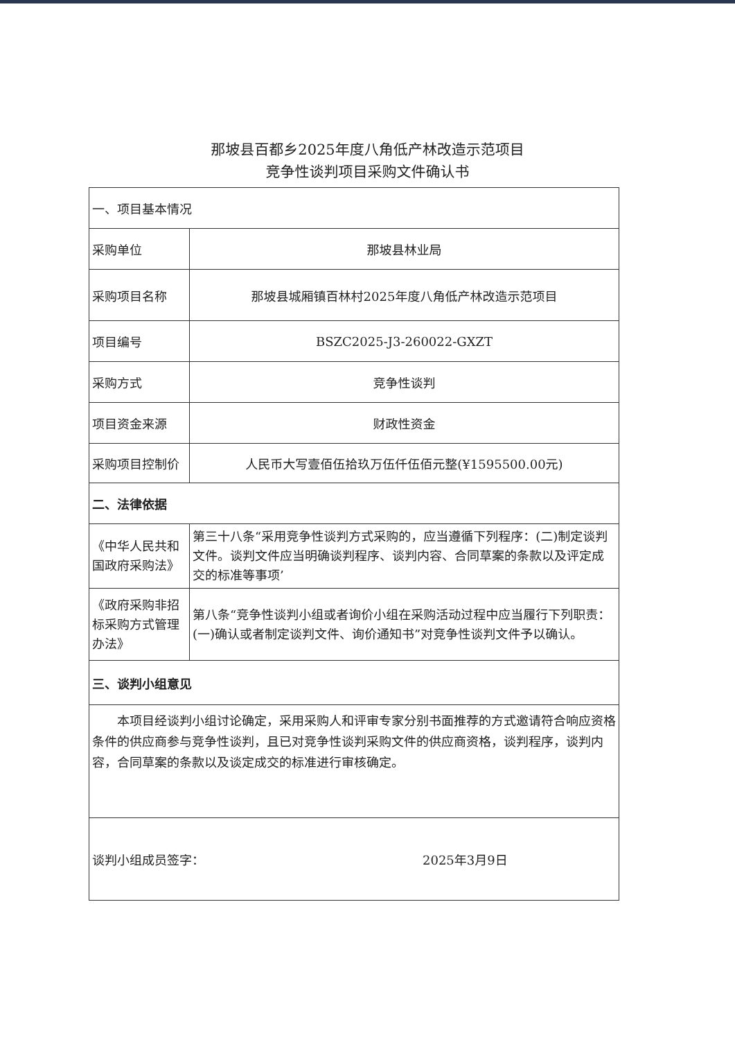那坡县百都乡2025年度八角低产林改造示范项目
竞争性谈判项目采购文件确认书
| 一、项目基本情况 | |
| 采购单位 | 那坡县林业局 |
| 采购项目名称 | 那坡县城厢镇百林村2025年度八角低产林改造示范项目 |
| 项目编号 | BSZC2025-J3-260022-GXZT |
| 采购方式 | 竞争性谈判 |
| 项目资金来源 | 财政性资金 |
| 采购项目控制价 | 人民币大写壹佰伍拾玖万伍仟伍佰元整(¥1595500.00元) |
| 二、法律依据 | |
| 《中华人民共和国政府采购法》 | 第三十八条“采用竞争性谈判方式采购的，应当遵循下列程序：(二)制定谈判文件。谈判文件应当明确谈判程序、谈判内容、合同草案的条款以及评定成交的标准等事项’ |
| 《政府采购非招标采购方式管理办法》 | 第八条“竞争性谈判小组或者询价小组在采购活动过程中应当履行下列职责：(一)确认或者制定谈判文件、询价通知书”对竞争性谈判文件予以确认。 |
| 三、谈判小组意见 | |
| 本项目经谈判小组讨论确定，采用采购人和评审专家分别书面推荐的方式邀请符合响应资格条件的供应商参与竞争性谈判，且已对竞争性谈判采购文件的供应商资格，谈判程序，谈判内容，合同草案的条款以及谈定成交的标准进行审核确定。 | |
| 谈判小组成员签字： 2025年3月9日 | |